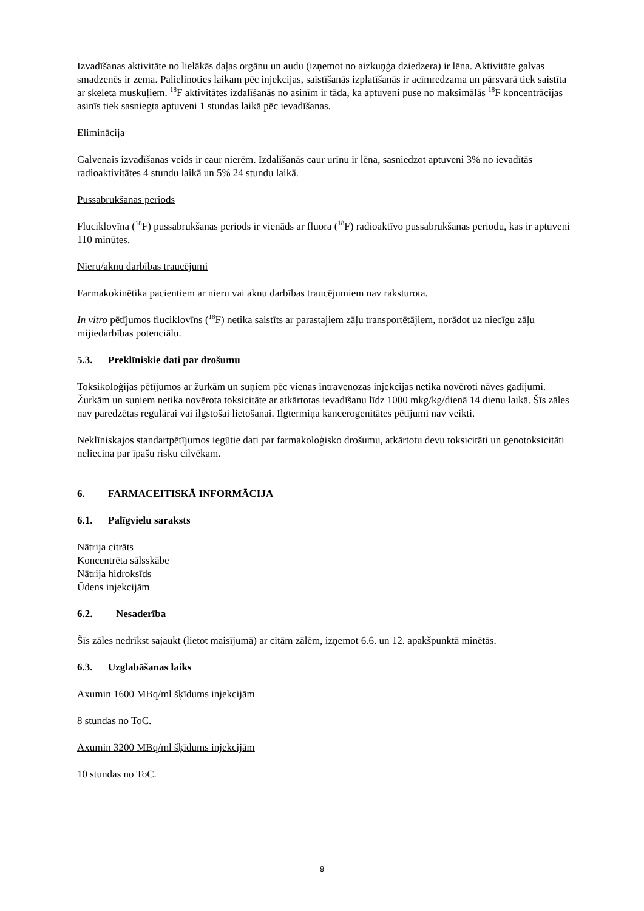Izvadīšanas aktivitāte no lielākās daļas orgānu un audu (izņemot no aizkuņģa dziedzera) ir lēna. Aktivitāte galvas smadzenēs ir zema. Palielinoties laikam pēc injekcijas, saistīšanās izplatīšanās ir acīmredzama un pārsvarā tiek saistīta ar skeleta muskuļiem. <sup>18</sup>F aktivitātes izdalīšanās no asinīm ir tāda, ka aptuveni puse no maksimālās <sup>18</sup>F koncentrācijas asinīs tiek sasniegta aptuveni 1 stundas laikā pēc ievadīšanas.
Eliminācija
Galvenais izvadīšanas veids ir caur nierēm. Izdalīšanās caur urīnu ir lēna, sasniedzot aptuveni 3% no ievadītās radioaktivitātes 4 stundu laikā un 5% 24 stundu laikā.
Pussabrukšanas periods
Fluciklovīna (<sup>18</sup>F) pussabrukšanas periods ir vienāds ar fluora (<sup>18</sup>F) radioaktīvo pussabrukšanas periodu, kas ir aptuveni 110 minūtes.
Nieru/aknu darbības traucējumi
Farmakokinētika pacientiem ar nieru vai aknu darbības traucējumiem nav raksturota.
In vitro pētījumos fluciklovīns (<sup>18</sup>F) netika saistīts ar parastajiem zāļu transportētājiem, norādot uz niecīgu zāļu mijiedarbības potenciālu.
5.3. Preklīniskie dati par drošumu
Toksikoloģijas pētījumos ar žurkām un suņiem pēc vienas intravenozas injekcijas netika novēroti nāves gadījumi. Žurkām un suņiem netika novērota toksicitāte ar atkārtotas ievadīšanu līdz 1000 mkg/kg/dienā 14 dienu laikā. Šīs zāles nav paredzētas regulārai vai ilgstošai lietošanai. Ilgtermiņa kancerogenitātes pētījumi nav veikti.
Neklīniskajos standartpētījumos iegūtie dati par farmakoloģisko drošumu, atkārtotu devu toksicitāti un genotoksicitāti neliecina par īpašu risku cilvēkam.
6. FARMACEITISKĀ INFORMĀCIJA
6.1. Palīgvielu saraksts
Nātrija citrāts
Koncentrēta sālsskābe
Nātrija hidroksīds
Ūdens injekcijām
6.2. Nesaderība
Šīs zāles nedrīkst sajaukt (lietot maisījumā) ar citām zālēm, izņemot 6.6. un 12. apakšpunktā minētās.
6.3. Uzglabāšanas laiks
Axumin 1600 MBq/ml šķīdums injekcijām
8 stundas no ToC.
Axumin 3200 MBq/ml šķīdums injekcijām
10 stundas no ToC.
9